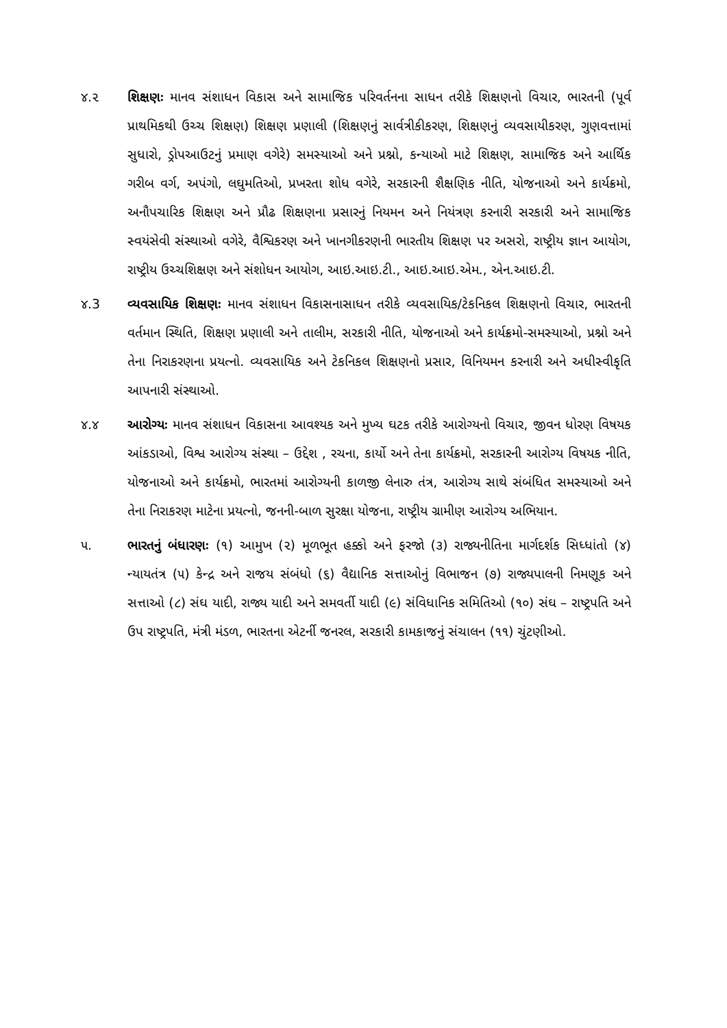૪.૨ શિક્ષણઃ માનવ સંશાધન વિકાસ અને સામાજિક પરિવર્તનના સાધન તરીકે શિક્ષણનો વિચાર, ભારતની (પૂર્વ પ્રાથમિકથી ઉચ્ચ શિક્ષણ) શિક્ષણ પ્રણાલી (શિક્ષણનું સાર્વત્રીકીકરણ, શિક્ષણનું વ્યવસાયીકરણ, ગુણવત્તામાં સુધારો, ડ્રોપઆઉટનું પ્રમાણ વગેરે) સમસ્યાઓ અને પ્રશ્નો, કન્યાઓ માટે શિક્ષણ, સામાજિક અને આર્થિક ગરીબ વર્ગ, અપંગો, લઘુમતિઓ, પ્રખરતા શોધ વગેરે, સરકારની શૈક્ષણિક નીતિ, યોજનાઓ અને કાર્યક્રમો, અનૌપચારિક શિક્ષણ અને પ્રૌઢ શિક્ષણના પ્રસારનું નિયમન અને નિયંત્રણ કરનારી સરકારી અને સામાજિક સ્વયંસેવી સંસ્થાઓ વગેરે, વૈશ્વિકરણ અને ખાનગીકરણની ભારતીય શિક્ષણ પર અસરો, રાષ્ટ્રીય જ્ઞાન આયોગ, રાષ્ટ્રીય ઉચ્ચશિક્ષણ અને સંશોધન આયોગ, આઇ.આઇ.ટી., આઇ.આઇ.એમ., એન.આઇ.ટી.
૪.3 વ્યવસાયિક શિક્ષણઃ માનવ સંશાધન વિકાસનાસાધન તરીકે વ્યવસાયિક/ટેકનિકલ શિક્ષણનો વિચાર, ભારતની વર્તમાન સ્થિતિ, શિક્ષણ પ્રણાલી અને તાલીમ, સરકારી નીતિ, યોજનાઓ અને કાર્યક્રમો-સમસ્યાઓ, પ્રશ્નો અને તેના નિરાકરણના પ્રયત્નો. વ્યવસાયિક અને ટેકનિકલ શિક્ષણનો પ્રસાર, વિનિયમન કરનારી અને અધીસ્વીકૃતિ આપનારી સંસ્થાઓ.
૪.૪ આરોગ્યઃ માનવ સંશાધન વિકાસના આવશ્યક અને મુખ્ય ઘટક તરીકે આરોગ્યનો વિચાર, જીવન ધોરણ વિષયક આંકડાઓ, વિશ્વ આરોગ્ય સંસ્થા – ઉદ્દેશ , રચના, કાર્યો અને તેના કાર્યક્રમો, સરકારની આરોગ્ય વિષયક નીતિ, યોજનાઓ અને કાર્યક્રમો, ભારતમાં આરોગ્યની કાળજી લેનારુ તંત્ર, આરોગ્ય સાથે સંબંધિત સમસ્યાઓ અને તેના નિરાકરણ માટેના પ્રયત્નો, જનની-બાળ સુરક્ષા યોજના, રાષ્ટ્રીય ગ્રામીણ આરોગ્ય અભિયાન.
૫. ભારતનું બંધારણઃ (૧) આમુખ (૨) મૂળભૂત હક્કો અને ફરજો (૩) રાજ્યનીતિના માર્ગદર્શક સિધ્ધાંતો (૪) ન્યાયતંત્ર (૫) કેન્દ્ર અને રાજય સંબંધો (૬) વૈદ્યાનિક સત્તાઓનું વિભાજન (૭) રાજ્યપાલની નિમણૂક અને સત્તાઓ (૮) સંઘ યાદી, રાજ્ય યાદી અને સમવર્તી યાદી (૯) સંવિધાનિક સમિતિઓ (૧૦) સંઘ – રાષ્ટ્રપતિ અને ઉપ રાષ્ટ્રપતિ, મંત્રી મંડળ, ભારતના એટર્ની જનરલ, સરકારી કામકાજનું સંચાલન (૧૧) ચુંટણીઓ.